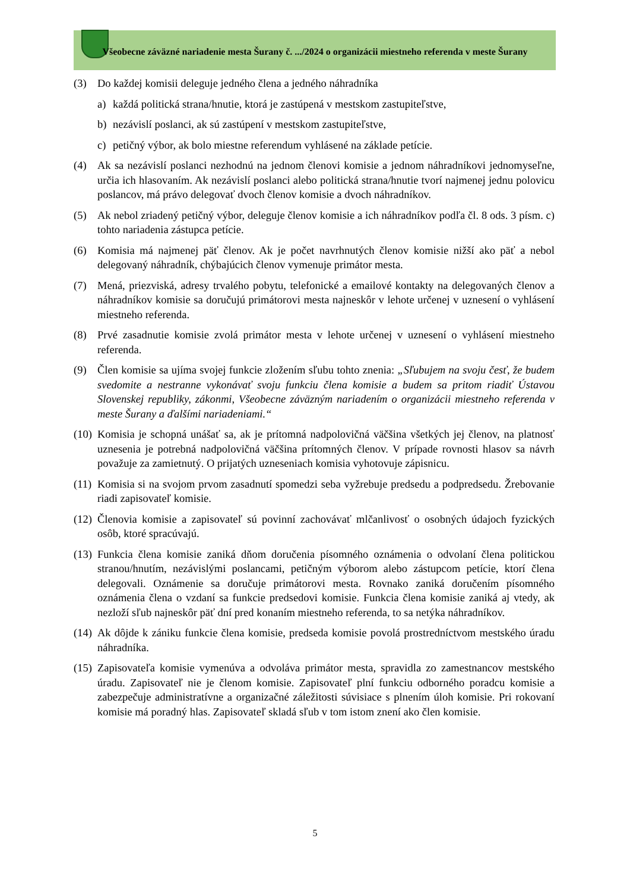Všeobecne záväzné nariadenie mesta Šurany č. .../2024 o organizácii miestneho referenda v meste Šurany
(3) Do každej komisii deleguje jedného člena a jedného náhradníka
a) každá politická strana/hnutie, ktorá je zastúpená v mestskom zastupiteľstve,
b) nezávislí poslanci, ak sú zastúpení v mestskom zastupiteľstve,
c) petičný výbor, ak bolo miestne referendum vyhlásené na základe petície.
(4) Ak sa nezávislí poslanci nezhodnú na jednom členovi komisie a jednom náhradníkovi jednomyseľne, určia ich hlasovaním. Ak nezávislí poslanci alebo politická strana/hnutie tvorí najmenej jednu polovicu poslancov, má právo delegovať dvoch členov komisie a dvoch náhradníkov.
(5) Ak nebol zriadený petičný výbor, deleguje členov komisie a ich náhradníkov podľa čl. 8 ods. 3 písm. c) tohto nariadenia zástupca petície.
(6) Komisia má najmenej päť členov. Ak je počet navrhnutých členov komisie nižší ako päť a nebol delegovaný náhradník, chýbajúcich členov vymenuje primátor mesta.
(7) Mená, priezviská, adresy trvalého pobytu, telefonické a emailové kontakty na delegovaných členov a náhradníkov komisie sa doručujú primátorovi mesta najneskôr v lehote určenej v uznesení o vyhlásení miestneho referenda.
(8) Prvé zasadnutie komisie zvolá primátor mesta v lehote určenej v uznesení o vyhlásení miestneho referenda.
(9) Člen komisie sa ujíma svojej funkcie zložením sľubu tohto znenia: „Sľubujem na svoju česť, že budem svedomite a nestranne vykonávať svoju funkciu člena komisie a budem sa pritom riadiť Ústavou Slovenskej republiky, zákonmi, Všeobecne záväzným nariadením o organizácii miestneho referenda v meste Šurany a ďalšími nariadeniami.“
(10) Komisia je schopná unášať sa, ak je prítomná nadpolovičná väčšina všetkých jej členov, na platnosť uznesenia je potrebná nadpolovičná väčšina prítomných členov. V prípade rovnosti hlasov sa návrh považuje za zamietnutý. O prijatých uzneseniach komisia vyhotovuje zápisnicu.
(11) Komisia si na svojom prvom zasadnutí spomedzi seba vyžrebuje predsedu a podpredsedu. Žrebovanie riadi zapisovateľ komisie.
(12) Členovia komisie a zapisovateľ sú povinní zachovávať mlčanlivosť o osobných údajoch fyzických osôb, ktoré spracúvajú.
(13) Funkcia člena komisie zaniká dňom doručenia písomného oznámenia o odvolaní člena politickou stranou/hnutím, nezávislými poslancami, petičným výborom alebo zástupcom petície, ktorí člena delegovali. Oznámenie sa doručuje primátorovi mesta. Rovnako zaniká doručením písomného oznámenia člena o vzdaní sa funkcie predsedovi komisie. Funkcia člena komisie zaniká aj vtedy, ak nezloží sľub najneskôr päť dní pred konaním miestneho referenda, to sa netýka náhradníkov.
(14) Ak dôjde k zániku funkcie člena komisie, predseda komisie povolá prostredníctvom mestského úradu náhradníka.
(15) Zapisovateľa komisie vymenúva a odvoláva primátor mesta, spravidla zo zamestnancov mestského úradu. Zapisovateľ nie je členom komisie. Zapisovateľ plní funkciu odborného poradcu komisie a zabezpečuje administratívne a organizačné záležitosti súvisiace s plnením úloh komisie. Pri rokovaní komisie má poradný hlas. Zapisovateľ skladá sľub v tom istom znení ako člen komisie.
5